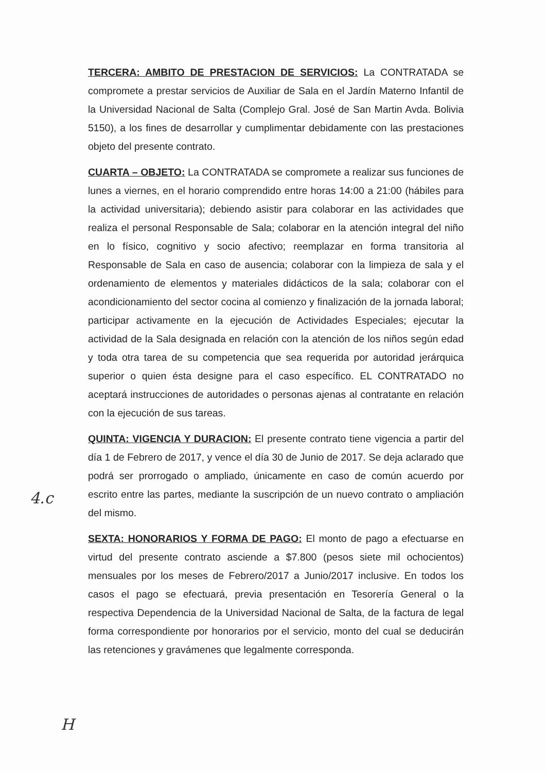TERCERA: AMBITO DE PRESTACION DE SERVICIOS: La CONTRATADA se compromete a prestar servicios de Auxiliar de Sala en el Jardín Materno Infantil de la Universidad Nacional de Salta (Complejo Gral. José de San Martin Avda. Bolivia 5150), a los fines de desarrollar y cumplimentar debidamente con las prestaciones objeto del presente contrato.
CUARTA – OBJETO: La CONTRATADA se compromete a realizar sus funciones de lunes a viernes, en el horario comprendido entre horas 14:00 a 21:00 (hábiles para la actividad universitaria); debiendo asistir para colaborar en las actividades que realiza el personal Responsable de Sala; colaborar en la atención integral del niño en lo físico, cognitivo y socio afectivo; reemplazar en forma transitoria al Responsable de Sala en caso de ausencia; colaborar con la limpieza de sala y el ordenamiento de elementos y materiales didácticos de la sala; colaborar con el acondicionamiento del sector cocina al comienzo y finalización de la jornada laboral; participar activamente en la ejecución de Actividades Especiales; ejecutar la actividad de la Sala designada en relación con la atención de los niños según edad y toda otra tarea de su competencia que sea requerida por autoridad jerárquica superior o quien ésta designe para el caso específico. EL CONTRATADO no aceptará instrucciones de autoridades o personas ajenas al contratante en relación con la ejecución de sus tareas.
QUINTA: VIGENCIA Y DURACION: El presente contrato tiene vigencia a partir del día 1 de Febrero de 2017, y vence el día 30 de Junio de 2017. Se deja aclarado que podrá ser prorrogado o ampliado, únicamente en caso de común acuerdo por escrito entre las partes, mediante la suscripción de un nuevo contrato o ampliación del mismo.
SEXTA: HONORARIOS Y FORMA DE PAGO: El monto de pago a efectuarse en virtud del presente contrato asciende a $7.800 (pesos siete mil ochocientos) mensuales por los meses de Febrero/2017 a Junio/2017 inclusive. En todos los casos el pago se efectuará, previa presentación en Tesorería General o la respectiva Dependencia de la Universidad Nacional de Salta, de la factura de legal forma correspondiente por honorarios por el servicio, monto del cual se deducirán las retenciones y gravámenes que legalmente corresponda.
4.c
H